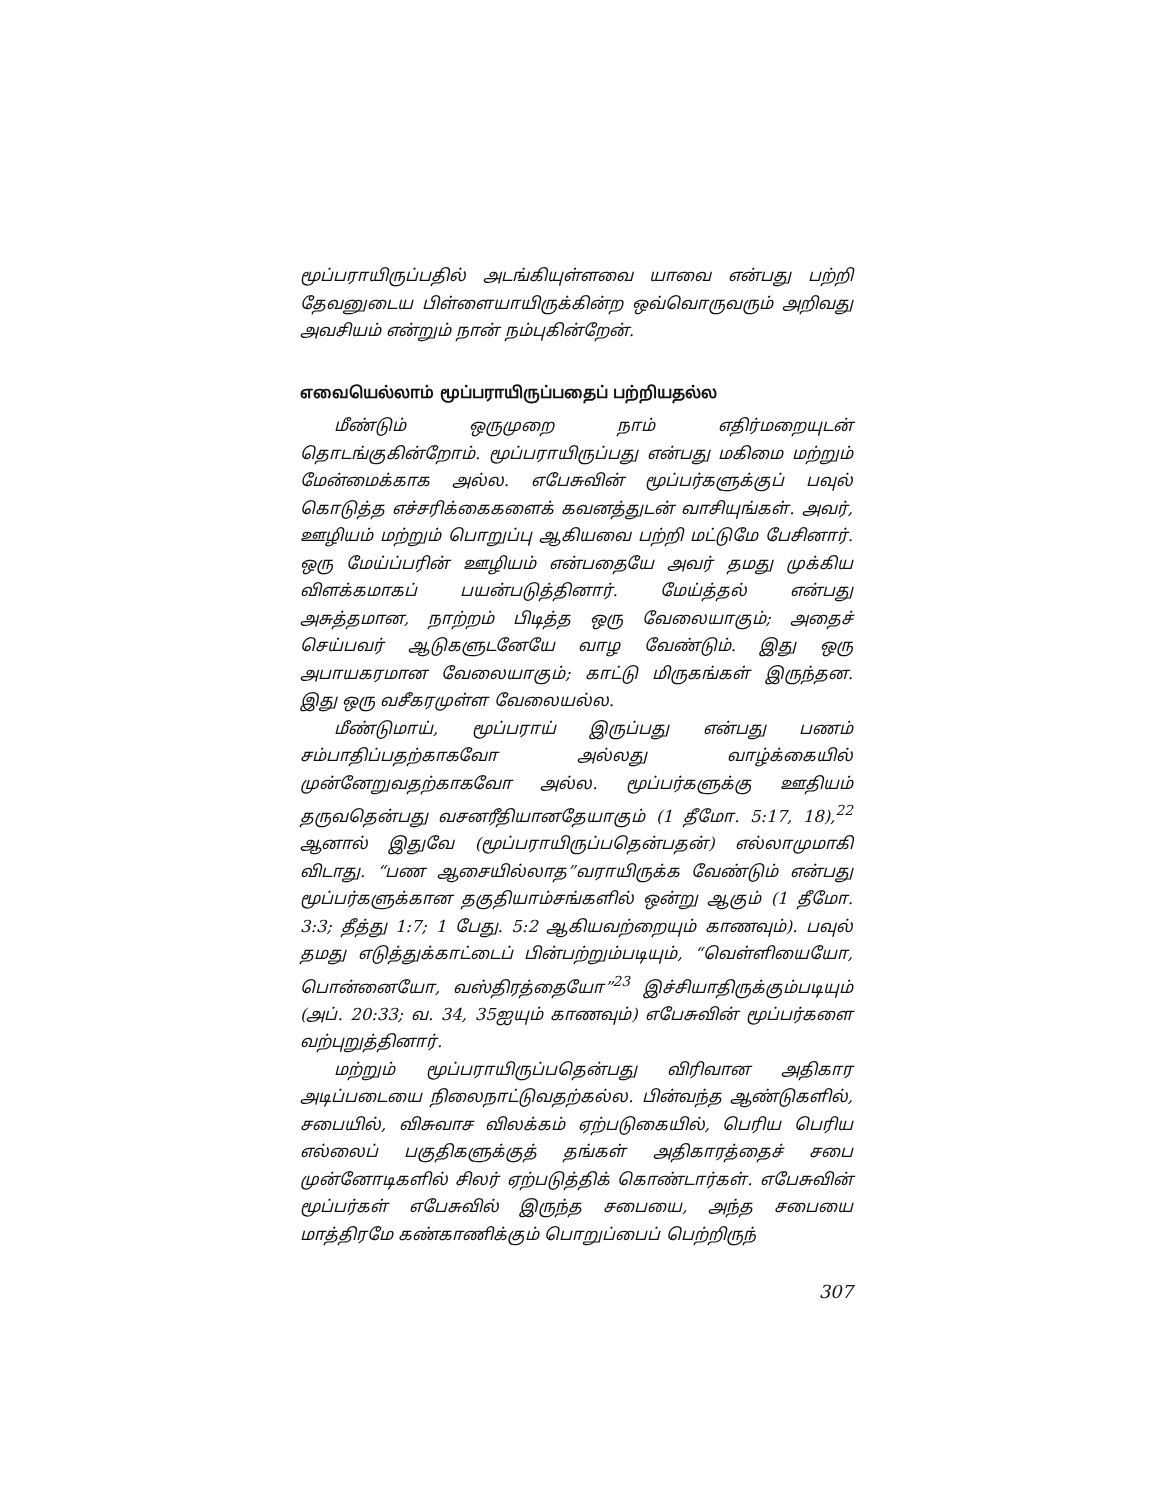மூப்பராயிருப்பதில் அடங்கியுள்ளவை யாவை என்பது பற்றி தேவனுடைய பிள்ளையாயிருக்கின்ற ஒவ்வொருவரும் அறிவது அவசியம் என்றும் நான் நம்புகின்றேன்.
எவையெல்லாம் மூப்பராயிருப்பதைப் பற்றியதல்ல
மீண்டும் ஒருமுறை நாம் எதிர்மறையுடன் தொடங்குகின்றோம். மூப்பராயிருப்பது என்பது மகிமை மற்றும் மேன்மைக்காக அல்ல. எபேசுவின் மூப்பர்களுக்குப் பவுல் கொடுத்த எச்சரிக்கைகளைக் கவனத்துடன் வாசியுங்கள். அவர், ஊழியம் மற்றும் பொறுப்பு ஆகியவை பற்றி மட்டுமே பேசினார். ஒரு மேய்ப்பரின் ஊழியம் என்பதையே அவர் தமது முக்கிய விளக்கமாகப் பயன்படுத்தினார். மேய்த்தல் என்பது அசுத்தமான, நாற்றம் பிடித்த ஒரு வேலையாகும்; அதைச் செய்பவர் ஆடுகளுடனேயே வாழ வேண்டும். இது ஒரு அபாயகரமான வேலையாகும்; காட்டு மிருகங்கள் இருந்தன. இது ஒரு வசீகரமுள்ள வேலையல்ல.
மீண்டுமாய், மூப்பராய் இருப்பது என்பது பணம் சம்பாதிப்பதற்காகவோ அல்லது வாழ்க்கையில் முன்னேறுவதற்காகவோ அல்ல. மூப்பர்களுக்கு ஊதியம் தருவதென்பது வசனரீதியானதேயாகும் (1 தீமோ. 5:17, 18),<sup>22</sup> ஆனால் இதுவே (மூப்பராயிருப்பதென்பதன்) எல்லாமுமாகி விடாது. “பண ஆசையில்லாத”வராயிருக்க வேண்டும் என்பது மூப்பர்களுக்கான தகுதியாம்சங்களில் ஒன்று ஆகும் (1 தீமோ. 3:3; தீத்து 1:7; 1 பேது. 5:2 ஆகியவற்றையும் காணவும்). பவுல் தமது எடுத்துக்காட்டைப் பின்பற்றும்படியும், “வெள்ளியையோ, பொன்னையோ, வஸ்திரத்தையோ”<sup>23</sup> இச்சியாதிருக்கும்படியும் (அப். 20:33; வ. 34, 35ஐயும் காணவும்) எபேசுவின் மூப்பர்களை வற்புறுத்தினார்.
மற்றும் மூப்பராயிருப்பதென்பது விரிவான அதிகார அடிப்படையை நிலைநாட்டுவதற்கல்ல. பின்வந்த ஆண்டுகளில், சபையில், விசுவாச விலக்கம் ஏற்படுகையில், பெரிய பெரிய எல்லைப் பகுதிகளுக்குத் தங்கள் அதிகாரத்தைச் சபை முன்னோடிகளில் சிலர் ஏற்படுத்திக் கொண்டார்கள். எபேசுவின் மூப்பர்கள் எபேசுவில் இருந்த சபையை, அந்த சபையை மாத்திரமே கண்காணிக்கும் பொறுப்பைப் பெற்றிருந்
307